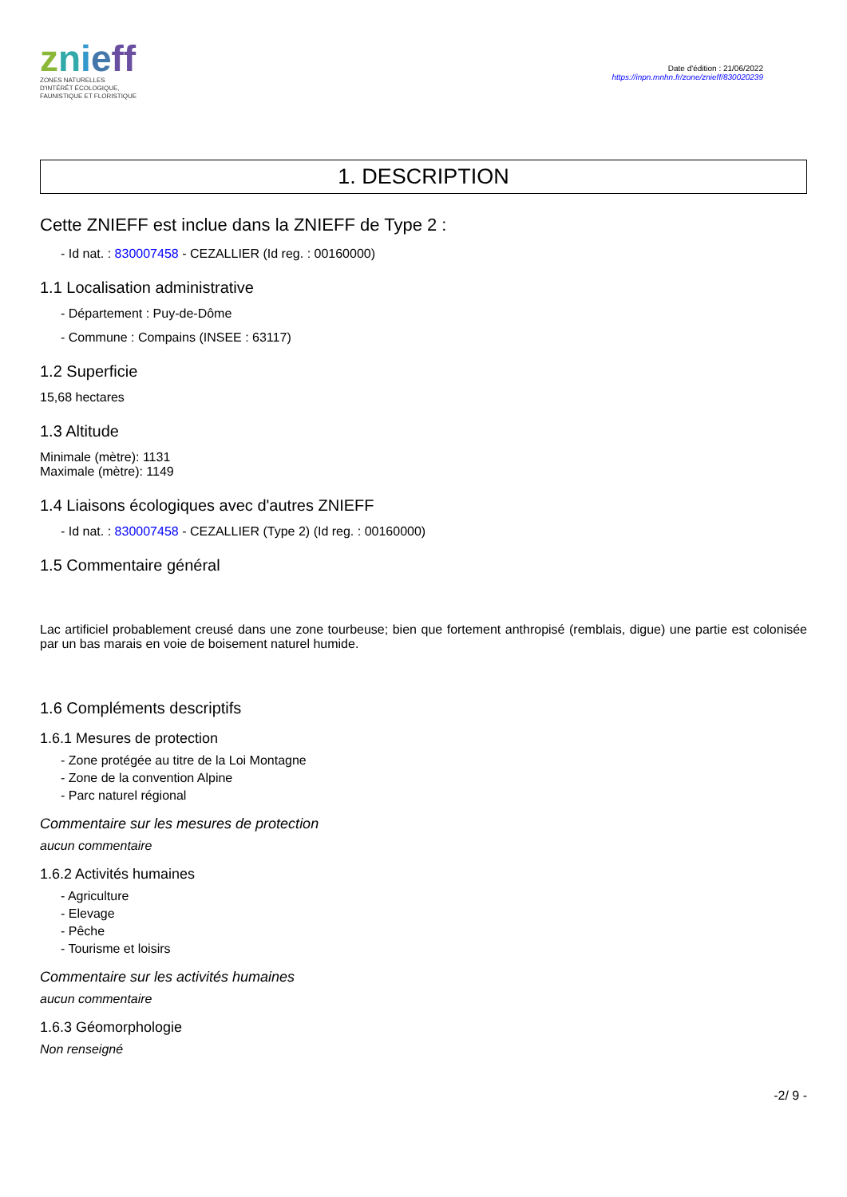znieff
ZONES NATURELLES
D'INTÉRÊT ÉCOLOGIQUE,
FAUNISTIQUE ET FLORISTIQUE
Date d'édition : 21/06/2022
https://inpn.mnhn.fr/zone/znieff/830020239
1. DESCRIPTION
Cette ZNIEFF est inclue dans la ZNIEFF de Type 2 :
- Id nat. : 830007458 - CEZALLIER (Id reg. : 00160000)
1.1 Localisation administrative
- Département : Puy-de-Dôme
- Commune : Compains (INSEE : 63117)
1.2 Superficie
15,68 hectares
1.3 Altitude
Minimale (mètre): 1131
Maximale (mètre): 1149
1.4 Liaisons écologiques avec d'autres ZNIEFF
- Id nat. : 830007458 - CEZALLIER (Type 2) (Id reg. : 00160000)
1.5 Commentaire général
Lac artificiel probablement creusé dans une zone tourbeuse; bien que fortement anthropisé (remblais, digue) une partie est colonisée par un bas marais en voie de boisement naturel humide.
1.6 Compléments descriptifs
1.6.1 Mesures de protection
- Zone protégée au titre de la Loi Montagne
- Zone de la convention Alpine
- Parc naturel régional
Commentaire sur les mesures de protection
aucun commentaire
1.6.2 Activités humaines
- Agriculture
- Elevage
- Pêche
- Tourisme et loisirs
Commentaire sur les activités humaines
aucun commentaire
1.6.3 Géomorphologie
Non renseigné
-2/ 9 -